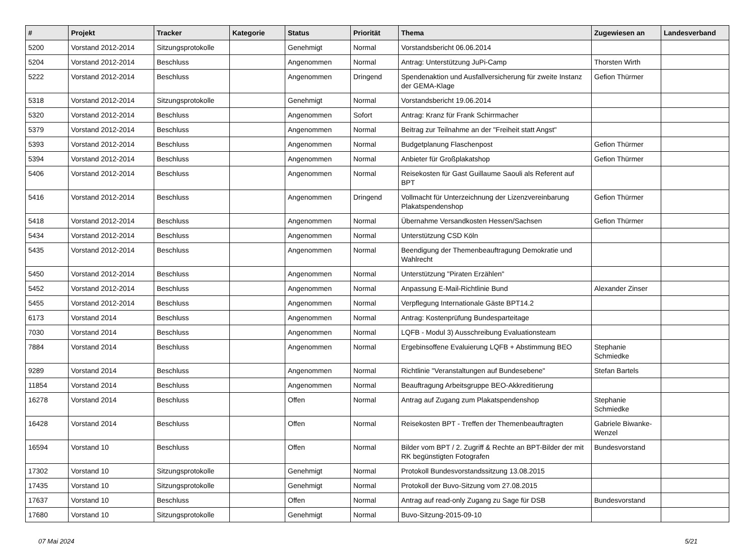| # | Projekt | Tracker | Kategorie | Status | Priorität | Thema | Zugewiesen an | Landesverband |
| --- | --- | --- | --- | --- | --- | --- | --- | --- |
| 5200 | Vorstand 2012-2014 | Sitzungsprotokolle | | Genehmigt | Normal | Vorstandsbericht 06.06.2014 | | |
| 5204 | Vorstand 2012-2014 | Beschluss | | Angenommen | Normal | Antrag: Unterstützung JuPi-Camp | Thorsten Wirth | |
| 5222 | Vorstand 2012-2014 | Beschluss | | Angenommen | Dringend | Spendenaktion und Ausfallversicherung für zweite Instanz der GEMA-Klage | Gefion Thürmer | |
| 5318 | Vorstand 2012-2014 | Sitzungsprotokolle | | Genehmigt | Normal | Vorstandsbericht 19.06.2014 | | |
| 5320 | Vorstand 2012-2014 | Beschluss | | Angenommen | Sofort | Antrag: Kranz für Frank Schirrmacher | | |
| 5379 | Vorstand 2012-2014 | Beschluss | | Angenommen | Normal | Beitrag zur Teilnahme an der "Freiheit statt Angst" | | |
| 5393 | Vorstand 2012-2014 | Beschluss | | Angenommen | Normal | Budgetplanung Flaschenpost | Gefion Thürmer | |
| 5394 | Vorstand 2012-2014 | Beschluss | | Angenommen | Normal | Anbieter für Großplakatshop | Gefion Thürmer | |
| 5406 | Vorstand 2012-2014 | Beschluss | | Angenommen | Normal | Reisekosten für Gast Guillaume Saouli als Referent auf BPT | | |
| 5416 | Vorstand 2012-2014 | Beschluss | | Angenommen | Dringend | Vollmacht für Unterzeichnung der Lizenzvereinbarung Plakatspendenshop | Gefion Thürmer | |
| 5418 | Vorstand 2012-2014 | Beschluss | | Angenommen | Normal | Übernahme Versandkosten Hessen/Sachsen | Gefion Thürmer | |
| 5434 | Vorstand 2012-2014 | Beschluss | | Angenommen | Normal | Unterstützung CSD Köln | | |
| 5435 | Vorstand 2012-2014 | Beschluss | | Angenommen | Normal | Beendigung der Themenbeauftragung Demokratie und Wahlrecht | | |
| 5450 | Vorstand 2012-2014 | Beschluss | | Angenommen | Normal | Unterstützung "Piraten Erzählen" | | |
| 5452 | Vorstand 2012-2014 | Beschluss | | Angenommen | Normal | Anpassung E-Mail-Richtlinie Bund | Alexander Zinser | |
| 5455 | Vorstand 2012-2014 | Beschluss | | Angenommen | Normal | Verpflegung Internationale Gäste BPT14.2 | | |
| 6173 | Vorstand 2014 | Beschluss | | Angenommen | Normal | Antrag: Kostenprüfung Bundesparteitage | | |
| 7030 | Vorstand 2014 | Beschluss | | Angenommen | Normal | LQFB - Modul 3) Ausschreibung Evaluationsteam | | |
| 7884 | Vorstand 2014 | Beschluss | | Angenommen | Normal | Ergebinsoffene Evaluierung LQFB + Abstimmung BEO | Stephanie Schmiedke | |
| 9289 | Vorstand 2014 | Beschluss | | Angenommen | Normal | Richtlinie "Veranstaltungen auf Bundesebene" | Stefan Bartels | |
| 11854 | Vorstand 2014 | Beschluss | | Angenommen | Normal | Beauftragung Arbeitsgruppe BEO-Akkreditierung | | |
| 16278 | Vorstand 2014 | Beschluss | | Offen | Normal | Antrag auf Zugang zum Plakatspendenshop | Stephanie Schmiedke | |
| 16428 | Vorstand 2014 | Beschluss | | Offen | Normal | Reisekosten BPT - Treffen der Themenbeauftragten | Gabriele Biwanke-Wenzel | |
| 16594 | Vorstand 10 | Beschluss | | Offen | Normal | Bilder vom BPT / 2. Zugriff & Rechte an BPT-Bilder der mit RK begünstigten Fotografen | Bundesvorstand | |
| 17302 | Vorstand 10 | Sitzungsprotokolle | | Genehmigt | Normal | Protokoll Bundesvorstandssitzung 13.08.2015 | | |
| 17435 | Vorstand 10 | Sitzungsprotokolle | | Genehmigt | Normal | Protokoll der Buvo-Sitzung vom 27.08.2015 | | |
| 17637 | Vorstand 10 | Beschluss | | Offen | Normal | Antrag auf read-only Zugang zu Sage für DSB | Bundesvorstand | |
| 17680 | Vorstand 10 | Sitzungsprotokolle | | Genehmigt | Normal | Buvo-Sitzung-2015-09-10 | | |
07 Mai 2024 5/21